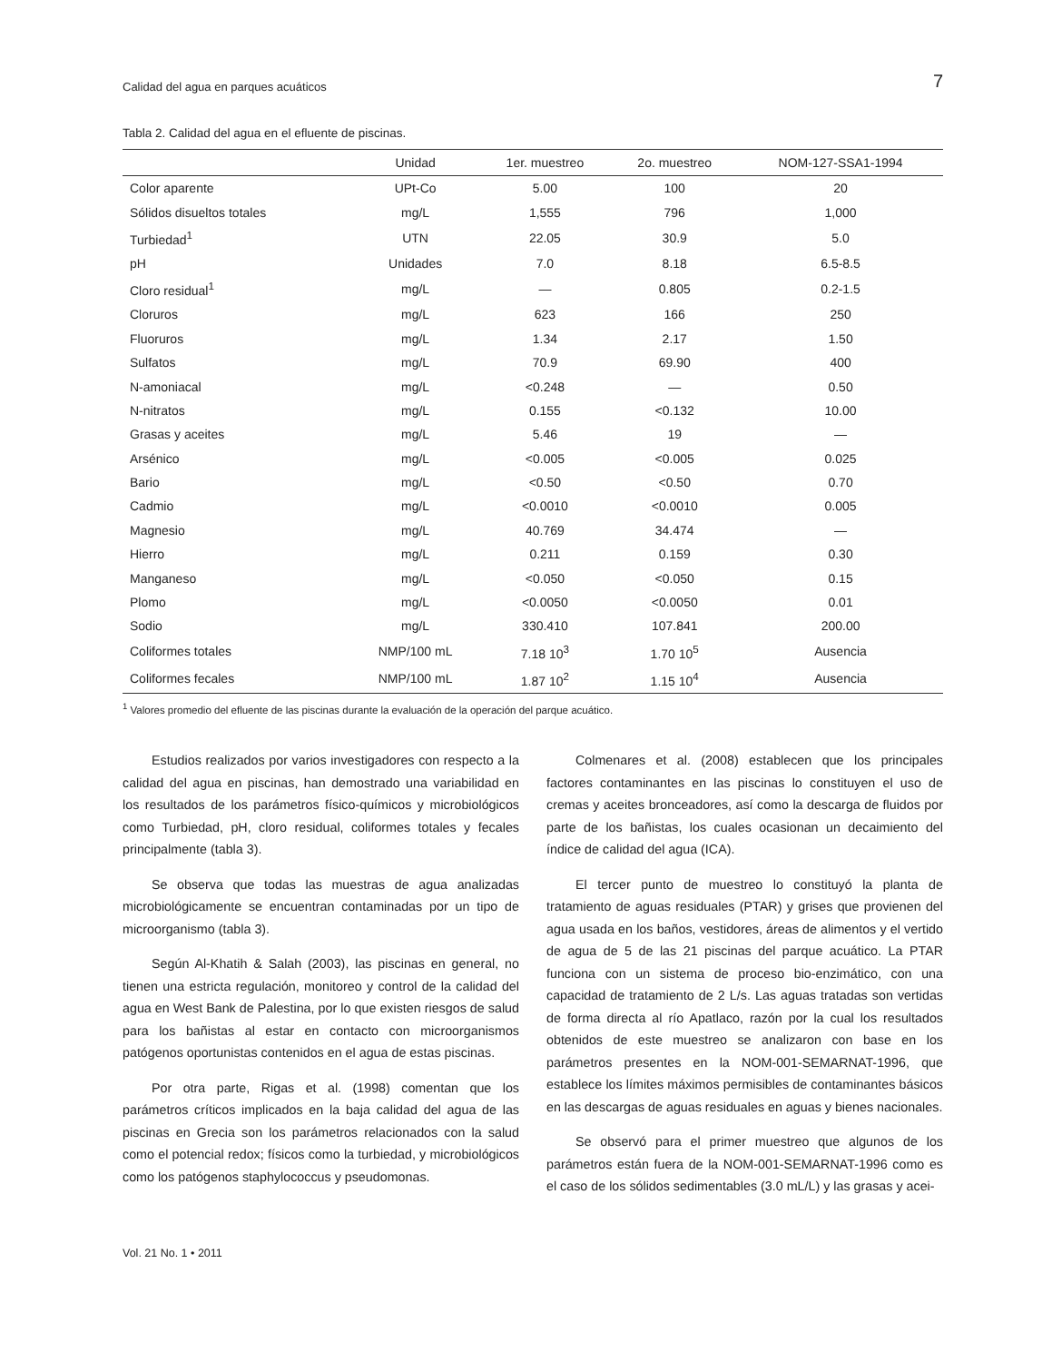Calidad del agua en parques acuáticos 7
Tabla 2. Calidad del agua en el efluente de piscinas.
| | Unidad | 1er. muestreo | 2o. muestreo | NOM-127-SSA1-1994 |
| --- | --- | --- | --- | --- |
| Color aparente | UPt-Co | 5.00 | 100 | 20 |
| Sólidos disueltos totales | mg/L | 1,555 | 796 | 1,000 |
| Turbiedad<sup>1</sup> | UTN | 22.05 | 30.9 | 5.0 |
| pH | Unidades | 7.0 | 8.18 | 6.5-8.5 |
| Cloro residual<sup>1</sup> | mg/L | — | 0.805 | 0.2-1.5 |
| Cloruros | mg/L | 623 | 166 | 250 |
| Fluoruros | mg/L | 1.34 | 2.17 | 1.50 |
| Sulfatos | mg/L | 70.9 | 69.90 | 400 |
| N-amoniacal | mg/L | <0.248 | — | 0.50 |
| N-nitratos | mg/L | 0.155 | <0.132 | 10.00 |
| Grasas y aceites | mg/L | 5.46 | 19 | — |
| Arsénico | mg/L | <0.005 | <0.005 | 0.025 |
| Bario | mg/L | <0.50 | <0.50 | 0.70 |
| Cadmio | mg/L | <0.0010 | <0.0010 | 0.005 |
| Magnesio | mg/L | 40.769 | 34.474 | — |
| Hierro | mg/L | 0.211 | 0.159 | 0.30 |
| Manganeso | mg/L | <0.050 | <0.050 | 0.15 |
| Plomo | mg/L | <0.0050 | <0.0050 | 0.01 |
| Sodio | mg/L | 330.410 | 107.841 | 200.00 |
| Coliformes totales | NMP/100 mL | 7.18 10<sup>3</sup> | 1.70 10<sup>5</sup> | Ausencia |
| Coliformes fecales | NMP/100 mL | 1.87 10<sup>2</sup> | 1.15 10<sup>4</sup> | Ausencia |
<sup>1</sup> Valores promedio del efluente de las piscinas durante la evaluación de la operación del parque acuático.
Estudios realizados por varios investigadores con respecto a la calidad del agua en piscinas, han demostrado una variabilidad en los resultados de los parámetros físico-químicos y microbiológicos como Turbiedad, pH, cloro residual, coliformes totales y fecales principalmente (tabla 3).
Se observa que todas las muestras de agua analizadas microbiológicamente se encuentran contaminadas por un tipo de microorganismo (tabla 3).
Según Al-Khatih & Salah (2003), las piscinas en general, no tienen una estricta regulación, monitoreo y control de la calidad del agua en West Bank de Palestina, por lo que existen riesgos de salud para los bañistas al estar en contacto con microorganismos patógenos oportunistas contenidos en el agua de estas piscinas.
Por otra parte, Rigas et al. (1998) comentan que los parámetros críticos implicados en la baja calidad del agua de las piscinas en Grecia son los parámetros relacionados con la salud como el potencial redox; físicos como la turbiedad, y microbiológicos como los patógenos staphylococcus y pseudomonas.
Colmenares et al. (2008) establecen que los principales factores contaminantes en las piscinas lo constituyen el uso de cremas y aceites bronceadores, así como la descarga de fluidos por parte de los bañistas, los cuales ocasionan un decaimiento del índice de calidad del agua (ICA).
El tercer punto de muestreo lo constituyó la planta de tratamiento de aguas residuales (PTAR) y grises que provienen del agua usada en los baños, vestidores, áreas de alimentos y el vertido de agua de 5 de las 21 piscinas del parque acuático. La PTAR funciona con un sistema de proceso bio-enzimático, con una capacidad de tratamiento de 2 L/s. Las aguas tratadas son vertidas de forma directa al río Apatlaco, razón por la cual los resultados obtenidos de este muestreo se analizaron con base en los parámetros presentes en la NOM-001-SEMARNAT-1996, que establece los límites máximos permisibles de contaminantes básicos en las descargas de aguas residuales en aguas y bienes nacionales.
Se observó para el primer muestreo que algunos de los parámetros están fuera de la NOM-001-SEMARNAT-1996 como es el caso de los sólidos sedimentables (3.0 mL/L) y las grasas y acei-
Vol. 21 No. 1 • 2011